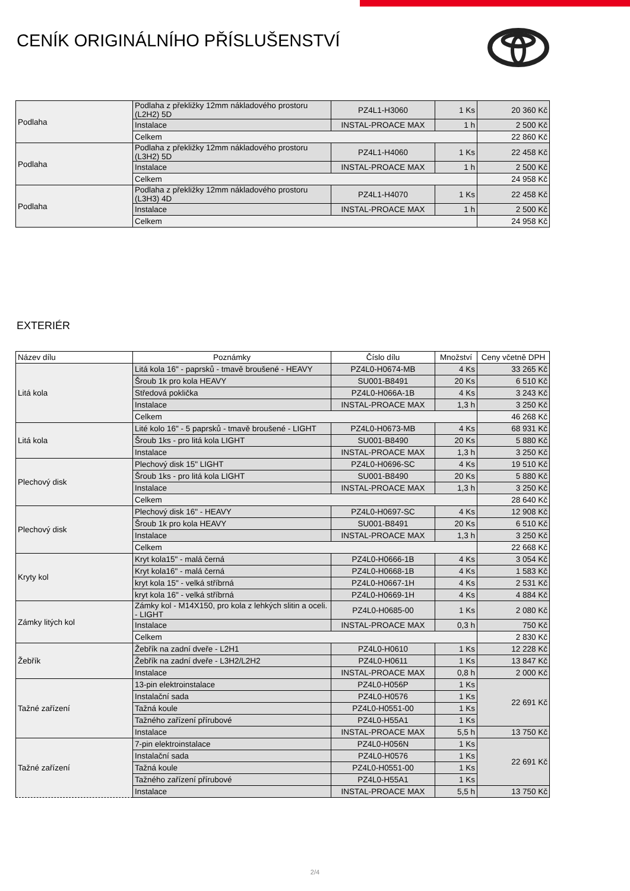CENÍK ORIGINÁLNÍHO PŘÍSLUŠENSTVÍ
| Podlaha | Podlaha z překližky 12mm nákladového prostoru (L2H2) 5D | PZ4L1-H3060 | 1 Ks | 20 360 Kč |
| | Instalace | INSTAL-PROACE MAX | 1 h | 2 500 Kč |
| | Celkem | | | 22 860 Kč |
| Podlaha | Podlaha z překližky 12mm nákladového prostoru (L3H2) 5D | PZ4L1-H4060 | 1 Ks | 22 458 Kč |
| | Instalace | INSTAL-PROACE MAX | 1 h | 2 500 Kč |
| | Celkem | | | 24 958 Kč |
| Podlaha | Podlaha z překližky 12mm nákladového prostoru (L3H3) 4D | PZ4L1-H4070 | 1 Ks | 22 458 Kč |
| | Instalace | INSTAL-PROACE MAX | 1 h | 2 500 Kč |
| | Celkem | | | 24 958 Kč |
EXTERIÉR
| Název dílu | Poznámky | Číslo dílu | Množství | Ceny včetně DPH |
| --- | --- | --- | --- | --- |
| Litá kola | Litá kola 16" - paprsků - tmavě broušené - HEAVY | PZ4L0-H0674-MB | 4 Ks | 33 265 Kč |
| | Šroub 1k pro kola HEAVY | SU001-B8491 | 20 Ks | 6 510 Kč |
| | Středová poklička | PZ4L0-H066A-1B | 4 Ks | 3 243 Kč |
| | Instalace | INSTAL-PROACE MAX | 1,3 h | 3 250 Kč |
| | Celkem | | | 46 268 Kč |
| Litá kola | Lité kolo 16" - 5 paprsků - tmavě broušené - LIGHT | PZ4L0-H0673-MB | 4 Ks | 68 931 Kč |
| | Šroub 1ks - pro litá kola LIGHT | SU001-B8490 | 20 Ks | 5 880 Kč |
| | Instalace | INSTAL-PROACE MAX | 1,3 h | 3 250 Kč |
| Plechový disk | Plechový disk 15" LIGHT | PZ4L0-H0696-SC | 4 Ks | 19 510 Kč |
| | Šroub 1ks - pro litá kola LIGHT | SU001-B8490 | 20 Ks | 5 880 Kč |
| | Instalace | INSTAL-PROACE MAX | 1,3 h | 3 250 Kč |
| | Celkem | | | 28 640 Kč |
| Plechový disk | Plechový disk 16" - HEAVY | PZ4L0-H0697-SC | 4 Ks | 12 908 Kč |
| | Šroub 1k pro kola HEAVY | SU001-B8491 | 20 Ks | 6 510 Kč |
| | Instalace | INSTAL-PROACE MAX | 1,3 h | 3 250 Kč |
| | Celkem | | | 22 668 Kč |
| Kryty kol | Kryt kola15" - malá černá | PZ4L0-H0666-1B | 4 Ks | 3 054 Kč |
| | Kryt kola16" - malá černá | PZ4L0-H0668-1B | 4 Ks | 1 583 Kč |
| | kryt kola 15" - velká stříbrná | PZ4L0-H0667-1H | 4 Ks | 2 531 Kč |
| | kryt kola 16" - velká stříbrná | PZ4L0-H0669-1H | 4 Ks | 4 884 Kč |
| Zámky litých kol | Zámky kol - M14X150, pro kola z lehkých slitin a oceli. - LIGHT | PZ4L0-H0685-00 | 1 Ks | 2 080 Kč |
| | Instalace | INSTAL-PROACE MAX | 0,3 h | 750 Kč |
| | Celkem | | | 2 830 Kč |
| Žebřík | Žebřík na zadní dveře - L2H1 | PZ4L0-H0610 | 1 Ks | 12 228 Kč |
| | Žebřík na zadní dveře - L3H2/L2H2 | PZ4L0-H0611 | 1 Ks | 13 847 Kč |
| | Instalace | INSTAL-PROACE MAX | 0,8 h | 2 000 Kč |
| Tažné zařízení | 13-pin elektroinstalace | PZ4L0-H056P | 1 Ks | 22 691 Kč |
| | Instalační sada | PZ4L0-H0576 | 1 Ks | |
| | Tažná koule | PZ4L0-H0551-00 | 1 Ks | |
| | Tažného zařízení přírubové | PZ4L0-H55A1 | 1 Ks | |
| | Instalace | INSTAL-PROACE MAX | 5,5 h | 13 750 Kč |
| Tažné zařízení | 7-pin elektroinstalace | PZ4L0-H056N | 1 Ks | 22 691 Kč |
| | Instalační sada | PZ4L0-H0576 | 1 Ks | |
| | Tažná koule | PZ4L0-H0551-00 | 1 Ks | |
| | Tažného zařízení přírubové | PZ4L0-H55A1 | 1 Ks | |
| | Instalace | INSTAL-PROACE MAX | 5,5 h | 13 750 Kč |
2/4